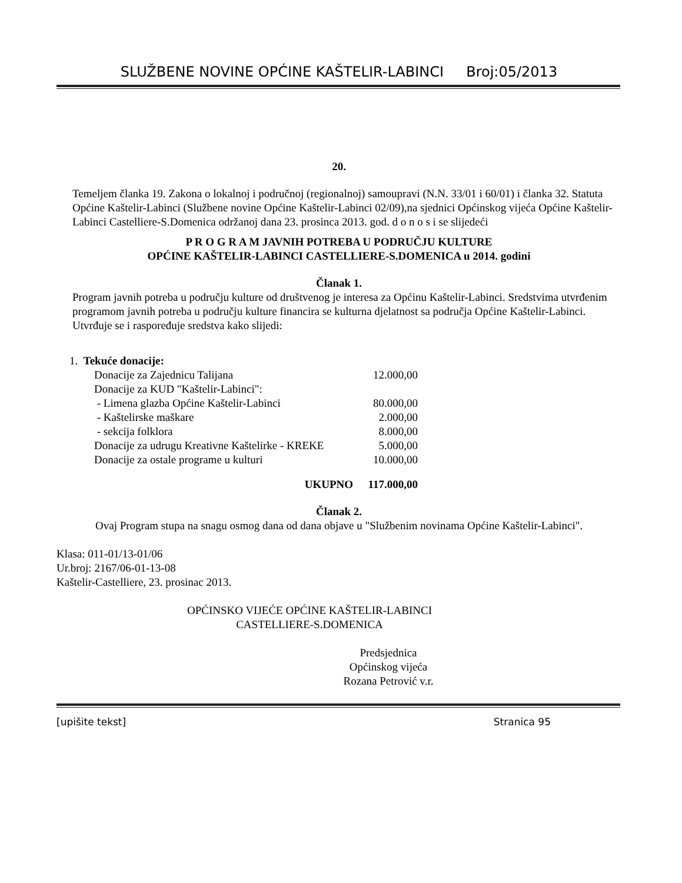SLUŽBENE NOVINE OPĆINE KAŠTELIR-LABINCI Broj:05/2013
20.
Temeljem članka 19. Zakona o lokalnoj i područnoj (regionalnoj) samoupravi (N.N. 33/01 i 60/01) i članka 32. Statuta Općine Kaštelir-Labinci (Službene novine Općine Kaštelir-Labinci 02/09),na sjednici Općinskog vijeća Općine Kaštelir-Labinci Castelliere-S.Domenica održanoj dana 23. prosinca 2013. god. d o n o s i se slijedeći
P R O G R A M JAVNIH POTREBA U PODRUČJU KULTURE
OPĆINE KAŠTELIR-LABINCI CASTELLIERE-S.DOMENICA u 2014. godini
Članak 1.
Program javnih potreba u području kulture od društvenog je interesa za Općinu Kaštelir-Labinci. Sredstvima utvrđenim programom javnih potreba u području kulture financira se kulturna djelatnost sa područja Općine Kaštelir-Labinci. Utvrđuje se i raspoređuje sredstva kako slijedi:
| 1. Tekuće donacije: | |
| Donacije za Zajednicu Talijana | 12.000,00 |
| Donacije za KUD "Kaštelir-Labinci": | |
| - Limena glazba Općine Kaštelir-Labinci | 80.000,00 |
| - Kaštelirske maškare | 2.000,00 |
| - sekcija folklora | 8.000,00 |
| Donacije za udrugu Kreativne Kaštelirke - KREKE | 5.000,00 |
| Donacije za ostale programe u kulturi | 10.000,00 |
| UKUPNO | 117.000,00 |
Članak 2.
Ovaj Program stupa na snagu osmog dana od dana objave u "Službenim novinama Općine Kaštelir-Labinci".
Klasa: 011-01/13-01/06
Ur.broj: 2167/06-01-13-08
Kaštelir-Castelliere, 23. prosinac 2013.
OPĆINSKO VIJEĆE OPĆINE KAŠTELIR-LABINCI
CASTELLIERE-S.DOMENICA
Predsjednica
Općinskog vijeća
Rozana Petrović v.r.
[upišite tekst] Stranica 95